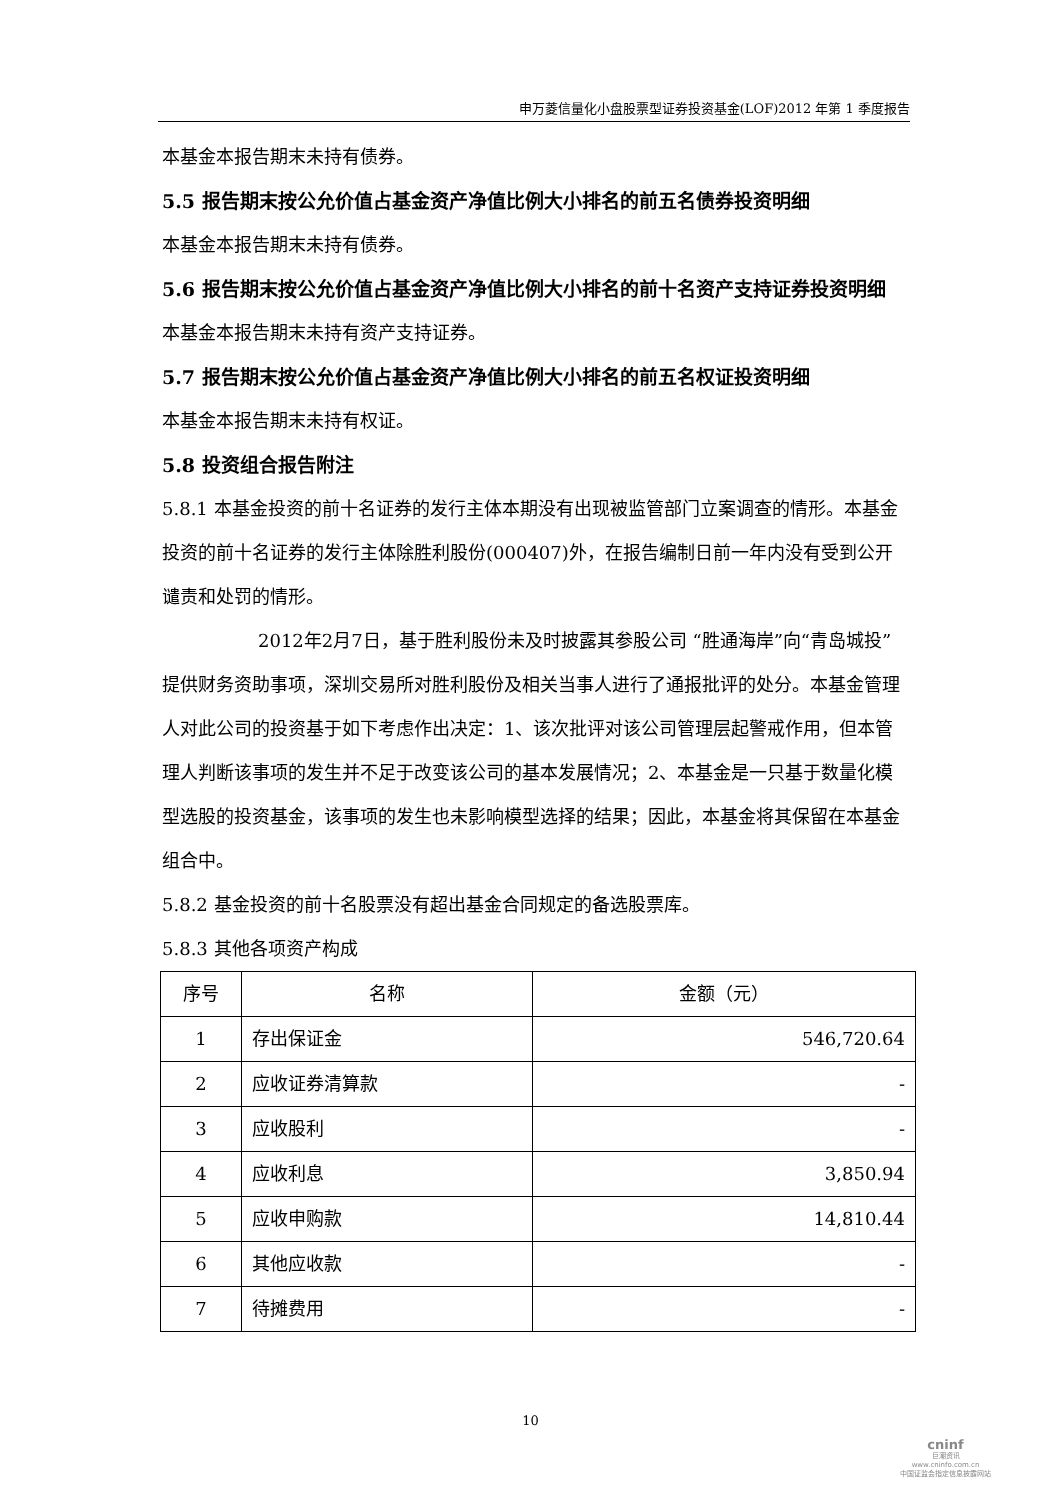申万菱信量化小盘股票型证券投资基金(LOF)2012 年第 1 季度报告
本基金本报告期末未持有债券。
5.5 报告期末按公允价值占基金资产净值比例大小排名的前五名债券投资明细
本基金本报告期末未持有债券。
5.6 报告期末按公允价值占基金资产净值比例大小排名的前十名资产支持证券投资明细
本基金本报告期末未持有资产支持证券。
5.7 报告期末按公允价值占基金资产净值比例大小排名的前五名权证投资明细
本基金本报告期末未持有权证。
5.8 投资组合报告附注
5.8.1 本基金投资的前十名证券的发行主体本期没有出现被监管部门立案调查的情形。本基金投资的前十名证券的发行主体除胜利股份(000407)外，在报告编制日前一年内没有受到公开谴责和处罚的情形。
2012年2月7日，基于胜利股份未及时披露其参股公司 “胜通海岸”向“青岛城投”提供财务资助事项，深圳交易所对胜利股份及相关当事人进行了通报批评的处分。本基金管理人对此公司的投资基于如下考虑作出决定：1、该次批评对该公司管理层起警戒作用，但本管理人判断该事项的发生并不足于改变该公司的基本发展情况；2、本基金是一只基于数量化模型选股的投资基金，该事项的发生也未影响模型选择的结果；因此，本基金将其保留在本基金组合中。
5.8.2 基金投资的前十名股票没有超出基金合同规定的备选股票库。
5.8.3 其他各项资产构成
| 序号 | 名称 | 金额（元） |
| --- | --- | --- |
| 1 | 存出保证金 | 546,720.64 |
| 2 | 应收证券清算款 | - |
| 3 | 应收股利 | - |
| 4 | 应收利息 | 3,850.94 |
| 5 | 应收申购款 | 14,810.44 |
| 6 | 其他应收款 | - |
| 7 | 待摊费用 | - |
10
cninf
巨潮资讯
www.cninfo.com.cn
中国证监会指定信息披露网站